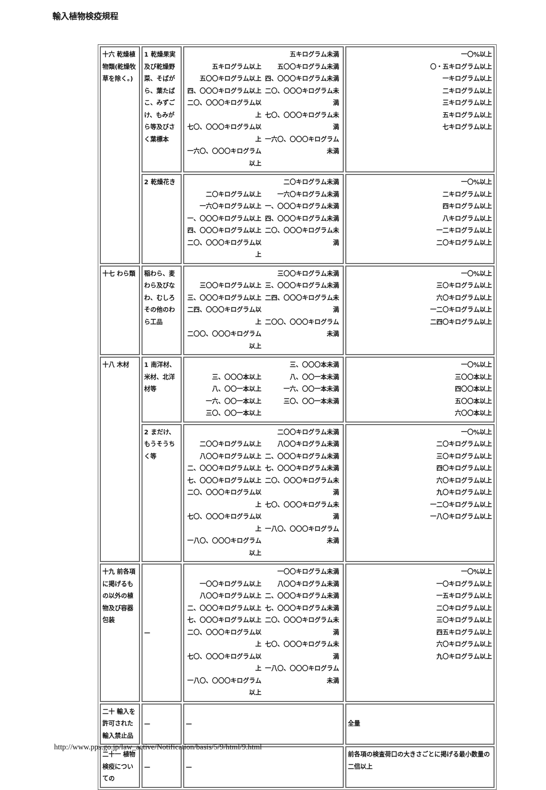輸入植物検疫規程
| 十六 乾燥植物類(乾燥牧草を除く。) | 1 乾燥果実及び乾燥野菜、そばがら、葉たばこ、みずごけ、もみがら等及びさく葉標本 | 五キログラム以上 五〇〇キログラム以上 四、〇〇〇キログラム以上 二〇、〇〇〇キログラム以上 七〇、〇〇〇キログラム以上 一六〇、〇〇〇キログラム以上 五キログラム未満 五〇〇キログラム未満 四、〇〇〇キログラム未満 二〇、〇〇〇キログラム未満 七〇、〇〇〇キログラム未満 一六〇、〇〇〇キログラム未満 | 一〇%以上 〇・五キログラム以上 一キログラム以上 二キログラム以上 三キログラム以上 五キログラム以上 七キログラム以上 |
| | 2 乾燥花き | 二〇キログラム以上 一六〇キログラム以上 一、〇〇〇キログラム以上 四、〇〇〇キログラム以上 二〇、〇〇〇キログラム以上 二〇キログラム未満 一六〇キログラム未満 一、〇〇〇キログラム未満 四、〇〇〇キログラム未満 二〇、〇〇〇キログラム未満 | 一〇%以上 二キログラム以上 四キログラム以上 八キログラム以上 一二キログラム以上 二〇キログラム以上 |
| 十七 わら類 | 稲わら、麦わら及びなわ、むしろその他のわら工品 | 三〇〇キログラム以上 三、〇〇〇キログラム以上 二四、〇〇〇キログラム以上 二〇〇、〇〇〇キログラム以上 三〇〇キログラム未満 三、〇〇〇キログラム未満 二四、〇〇〇キログラム未満 二〇〇、〇〇〇キログラム未満 | 一〇%以上 三〇キログラム以上 六〇キログラム以上 一二〇キログラム以上 二四〇キログラム以上 |
| 十八 木材 | 1 南洋材、米材、北洋材等 | 三、〇〇〇本以上 八、〇〇一本以上 一六、〇〇一本以上 三〇、〇〇一本以上 三、〇〇〇本未満 八、〇〇一本未満 一六、〇〇一本未満 三〇、〇〇一本未満 | 一〇%以上 三〇〇本以上 四〇〇本以上 五〇〇本以上 六〇〇本以上 |
| | 2 まだけ、もうそうちく等 | 二〇〇キログラム以上 八〇〇キログラム以上 二、〇〇〇キログラム以上 七、〇〇〇キログラム以上 二〇、〇〇〇キログラム以上 七〇、〇〇〇キログラム以上 一八〇、〇〇〇キログラム以上 二〇〇キログラム未満 八〇〇キログラム未満 二、〇〇〇キログラム未満 七、〇〇〇キログラム未満 二〇、〇〇〇キログラム未満 七〇、〇〇〇キログラム未満 一八〇、〇〇〇キログラム未満 | 一〇%以上 二〇キログラム以上 三〇キログラム以上 四〇キログラム以上 六〇キログラム以上 九〇キログラム以上 一二〇キログラム以上 一八〇キログラム以上 |
| 十九 前各項に掲げるもの以外の植物及び容器包装 | — | 一〇〇キログラム以上 八〇〇キログラム以上 二、〇〇〇キログラム以上 七、〇〇〇キログラム以上 二〇、〇〇〇キログラム以上 七〇、〇〇〇キログラム以上 一八〇、〇〇〇キログラム以上 一〇〇キログラム未満 八〇〇キログラム未満 二、〇〇〇キログラム未満 七、〇〇〇キログラム未満 二〇、〇〇〇キログラム未満 七〇、〇〇〇キログラム未満 一八〇、〇〇〇キログラム未満 | 一〇%以上 一〇キログラム以上 一五キログラム以上 二〇キログラム以上 三〇キログラム以上 四五キログラム以上 六〇キログラム以上 九〇キログラム以上 |
| 二十 輸入を許可された輸入禁止品 | — | — | 全量 |
| 二十一 植物検疫についての | — | — | 前各項の検査荷口の大きさごとに掲げる最小数量の二倍以上 |
http://www.pps.go.jp/law_active/Notification/basis/5/9/html/9.html